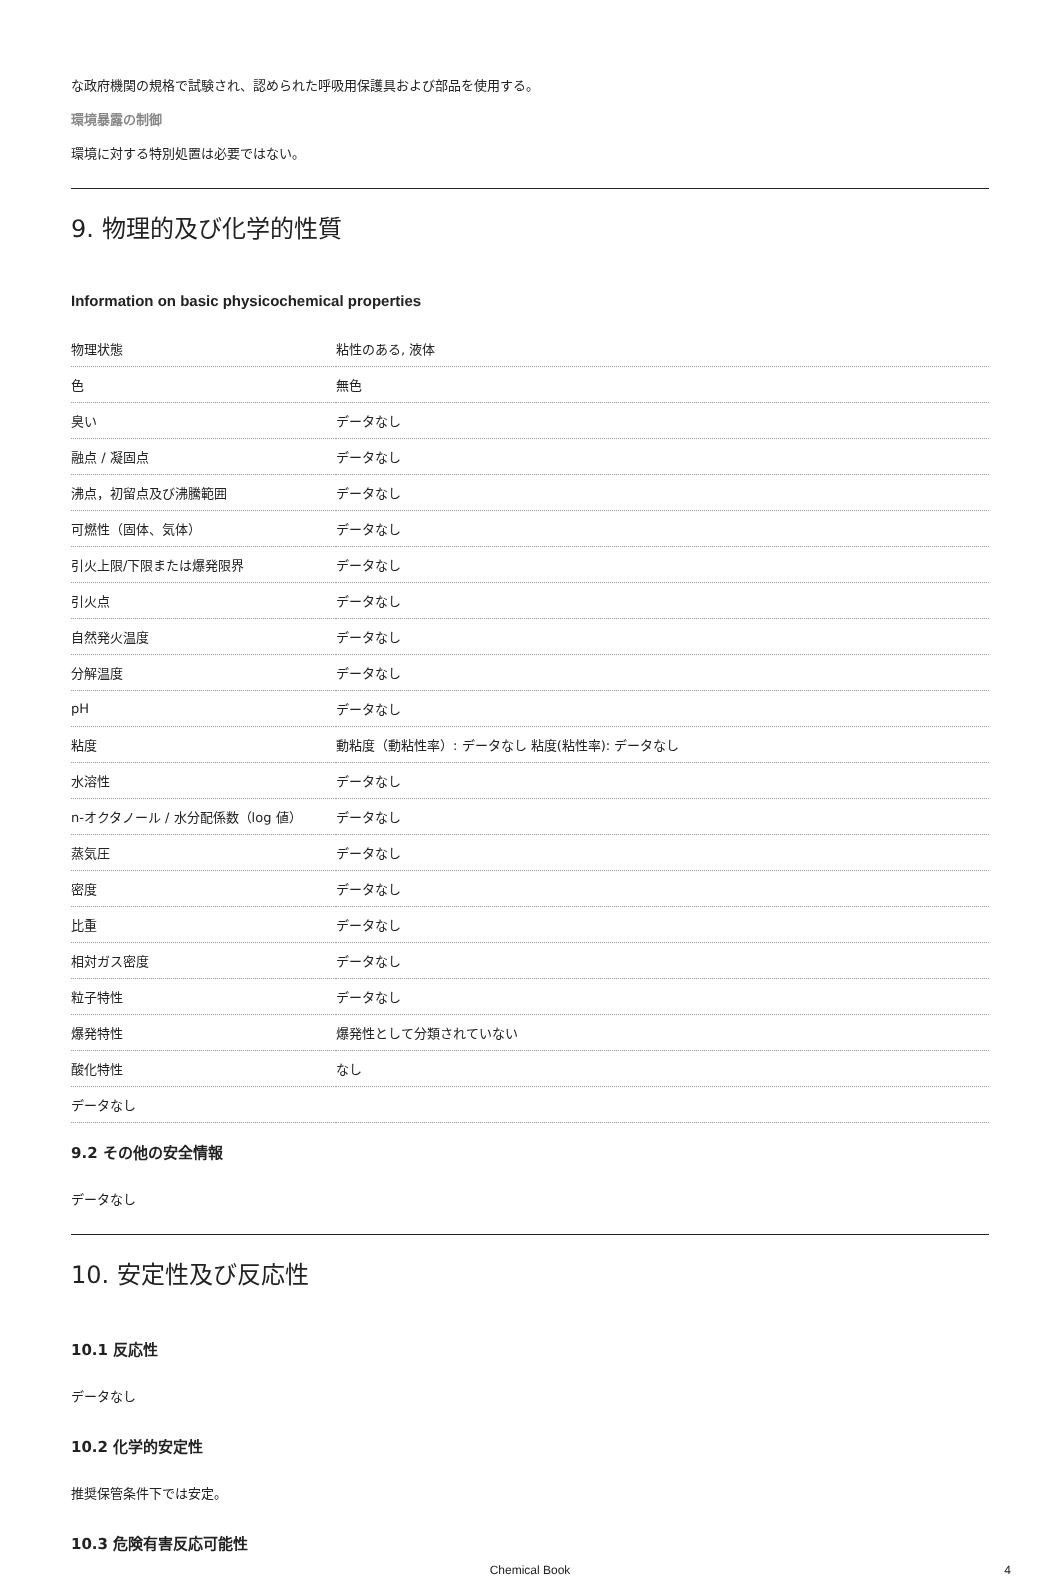な政府機関の規格で試験され、認められた呼吸用保護具および部品を使用する。
環境暴露の制御
環境に対する特別処置は必要ではない。
9. 物理的及び化学的性質
Information on basic physicochemical properties
| 物理状態 | 粘性のある, 液体 |
| 色 | 無色 |
| 臭い | データなし |
| 融点 / 凝固点 | データなし |
| 沸点，初留点及び沸騰範囲 | データなし |
| 可燃性（固体、気体） | データなし |
| 引火上限/下限または爆発限界 | データなし |
| 引火点 | データなし |
| 自然発火温度 | データなし |
| 分解温度 | データなし |
| pH | データなし |
| 粘度 | 動粘度（動粘性率）: データなし 粘度(粘性率): データなし |
| 水溶性 | データなし |
| n-オクタノール / 水分配係数（log 値） | データなし |
| 蒸気圧 | データなし |
| 密度 | データなし |
| 比重 | データなし |
| 相対ガス密度 | データなし |
| 粒子特性 | データなし |
| 爆発特性 | 爆発性として分類されていない |
| 酸化特性 | なし |
| データなし | |
9.2 その他の安全情報
データなし
10. 安定性及び反応性
10.1 反応性
データなし
10.2 化学的安定性
推奨保管条件下では安定。
10.3 危険有害反応可能性
Chemical Book 4